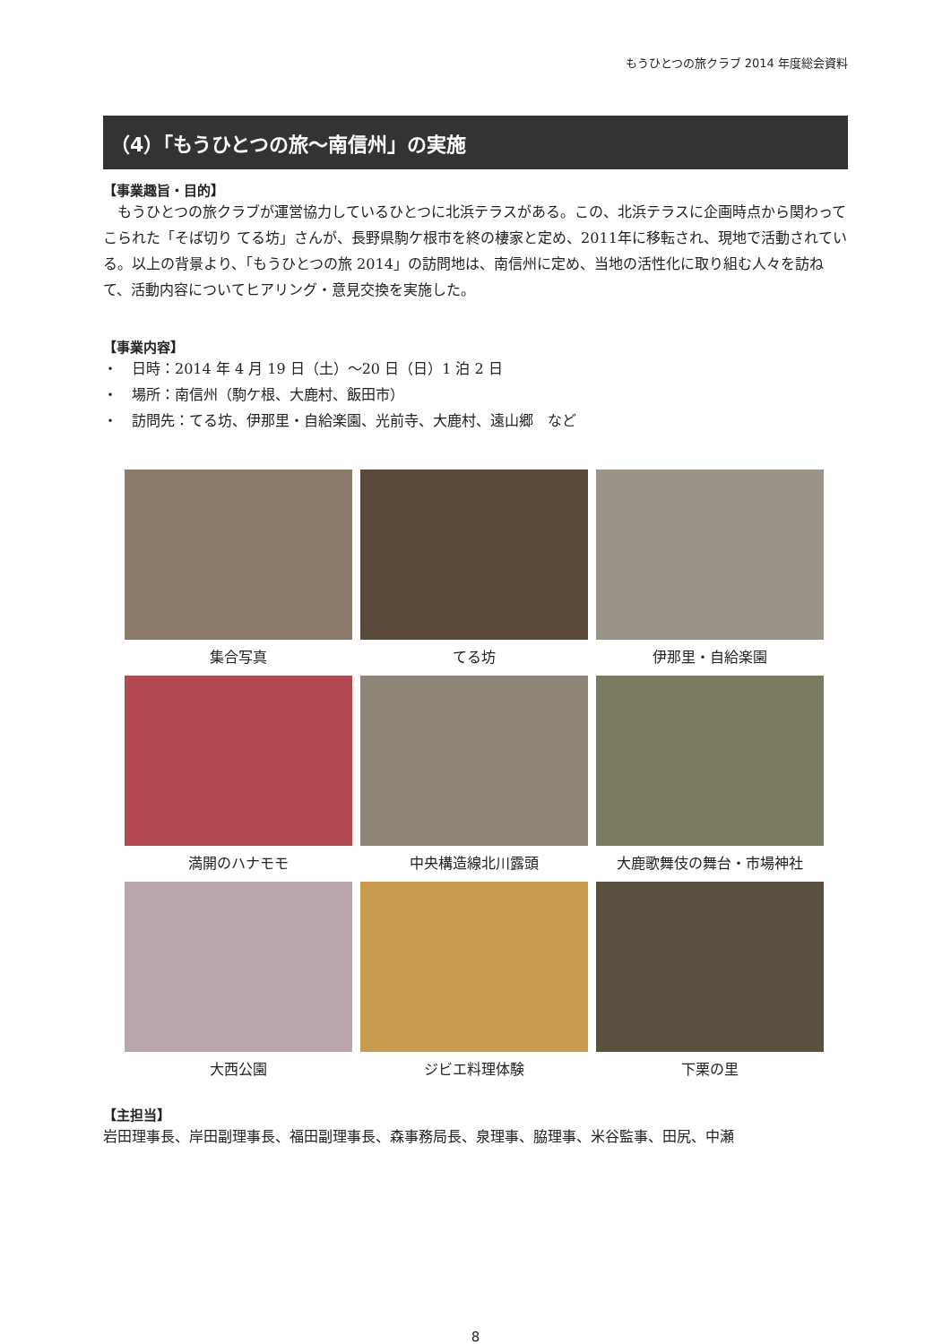もうひとつの旅クラブ 2014 年度総会資料
（4）「もうひとつの旅～南信州」の実施
【事業趣旨・目的】
　もうひとつの旅クラブが運営協力しているひとつに北浜テラスがある。この、北浜テラスに企画時点から関わってこられた「そば切り てる坊」さんが、長野県駒ケ根市を終の棲家と定め、2011年に移転され、現地で活動されている。以上の背景より、「もうひとつの旅 2014」の訪問地は、南信州に定め、当地の活性化に取り組む人々を訪ねて、活動内容についてヒアリング・意見交換を実施した。
【事業内容】
・　日時：2014 年 4 月 19 日（土）～20 日（日）1 泊 2 日
・　場所：南信州（駒ケ根、大鹿村、飯田市）
・　訪問先：てる坊、伊那里・自給楽園、光前寺、大鹿村、遠山郷　など
集合写真
てる坊
伊那里・自給楽園
満開のハナモモ
中央構造線北川露頭
大鹿歌舞伎の舞台・市場神社
大西公園
ジビエ料理体験
下栗の里
【主担当】
岩田理事長、岸田副理事長、福田副理事長、森事務局長、泉理事、脇理事、米谷監事、田尻、中瀬
8